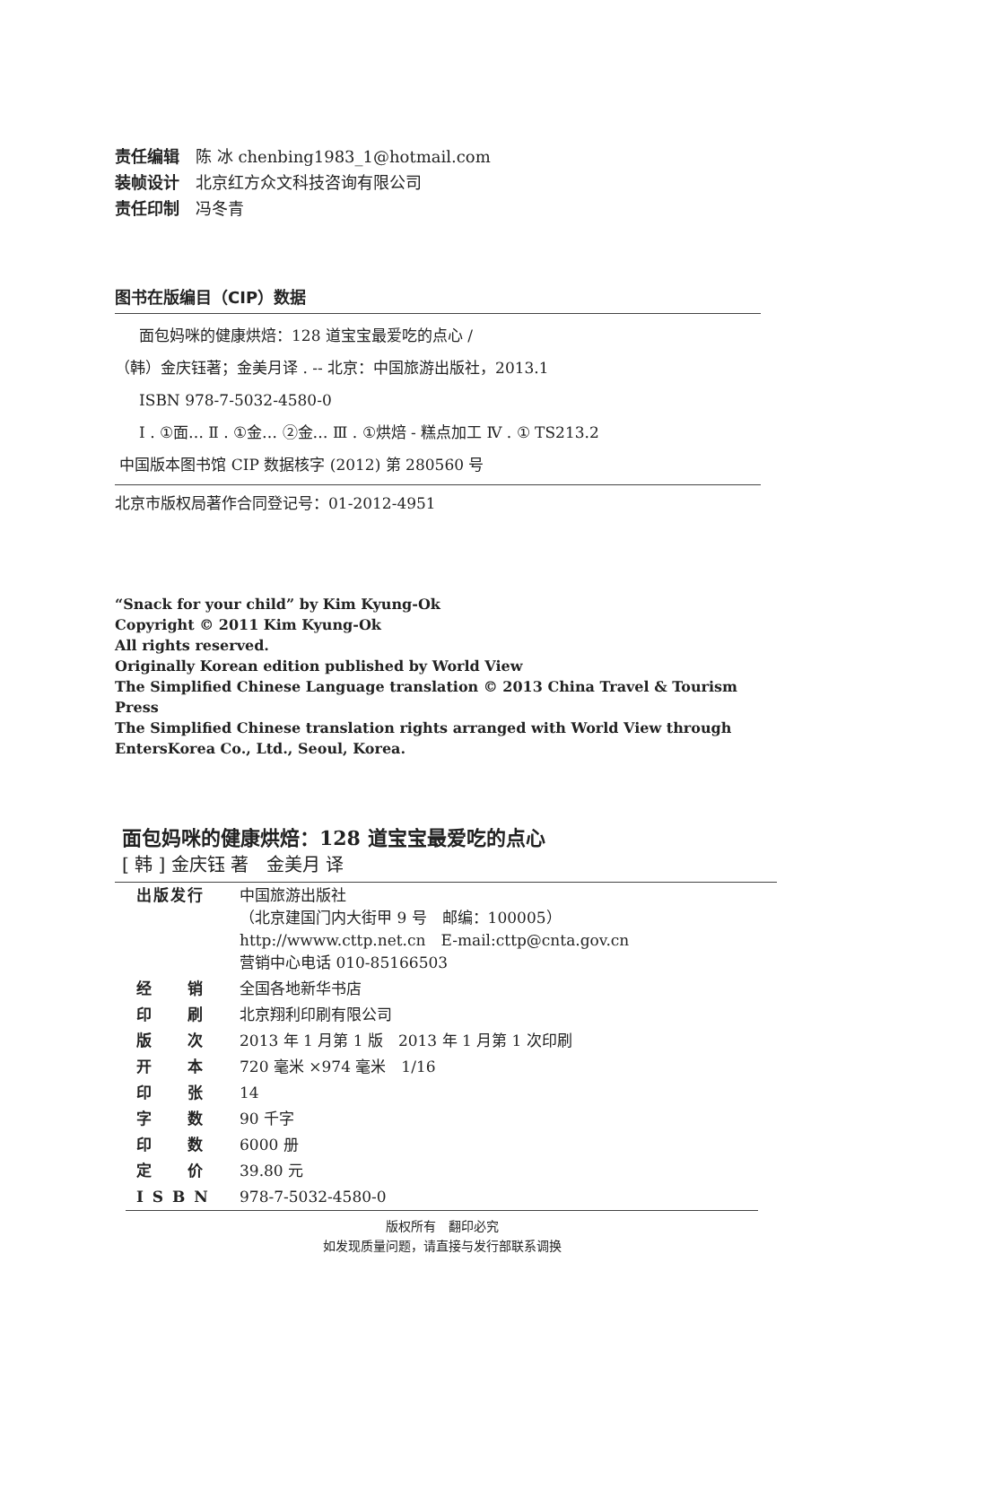责任编辑 陈 冰 chenbing1983_1@hotmail.com
装帧设计 北京红方众文科技咨询有限公司
责任印制 冯冬青
图书在版编目（CIP）数据
面包妈咪的健康烘焙：128 道宝宝最爱吃的点心 /
（韩）金庆钰著；金美月译 . -- 北京：中国旅游出版社，2013.1
ISBN 978-7-5032-4580-0
Ⅰ . ①面… Ⅱ . ①金… ②金… Ⅲ . ①烘焙 - 糕点加工 Ⅳ . ① TS213.2
中国版本图书馆 CIP 数据核字 (2012) 第 280560 号
北京市版权局著作合同登记号：01-2012-4951
“Snack for your child” by Kim Kyung-Ok
Copyright © 2011 Kim Kyung-Ok
All rights reserved.
Originally Korean edition published by World View
The Simplified Chinese Language translation © 2013 China Travel & Tourism Press
The Simplified Chinese translation rights arranged with World View through
EntersKorea Co., Ltd., Seoul, Korea.
面包妈咪的健康烘焙：128 道宝宝最爱吃的点心
[ 韩 ] 金庆钰 著　金美月 译
| 出版发行 | 中国旅游出版社 （北京建国门内大街甲 9 号 邮编：100005） http://wwww.cttp.net.cn E-mail:cttp@cnta.gov.cn 营销中心电话 010-85166503 |
| 经 销 | 全国各地新华书店 |
| 印 刷 | 北京翔利印刷有限公司 |
| 版 次 | 2013 年 1 月第 1 版 2013 年 1 月第 1 次印刷 |
| 开 本 | 720 毫米 ×974 毫米 1/16 |
| 印 张 | 14 |
| 字 数 | 90 千字 |
| 印 数 | 6000 册 |
| 定 价 | 39.80 元 |
| I S B N | 978-7-5032-4580-0 |
版权所有　翻印必究
如发现质量问题，请直接与发行部联系调换